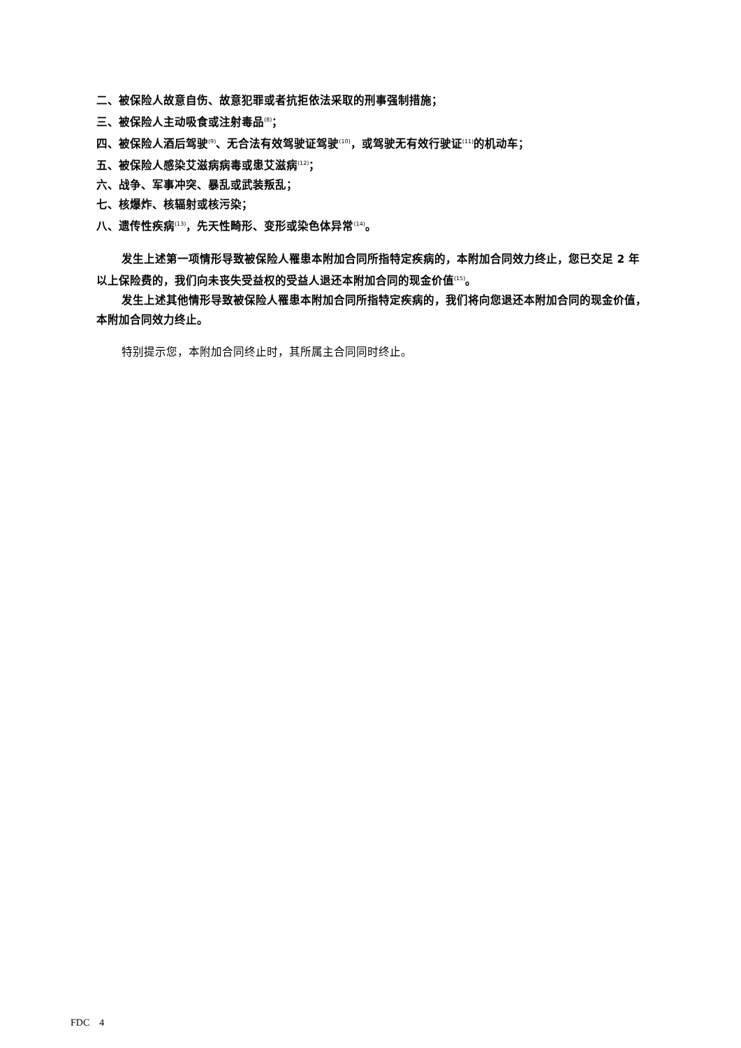二、被保险人故意自伤、故意犯罪或者抗拒依法采取的刑事强制措施；
三、被保险人主动吸食或注射毒品<sup>(8)</sup>；
四、被保险人酒后驾驶<sup>(9)</sup>、无合法有效驾驶证驾驶<sup>(10)</sup>，或驾驶无有效行驶证<sup>(11)</sup>的机动车；
五、被保险人感染艾滋病病毒或患艾滋病<sup>(12)</sup>；
六、战争、军事冲突、暴乱或武装叛乱；
七、核爆炸、核辐射或核污染；
八、遗传性疾病<sup>(13)</sup>，先天性畸形、变形或染色体异常<sup>(14)</sup>。
发生上述第一项情形导致被保险人罹患本附加合同所指特定疾病的，本附加合同效力终止，您已交足 2 年以上保险费的，我们向未丧失受益权的受益人退还本附加合同的现金价值<sup>(15)</sup>。
发生上述其他情形导致被保险人罹患本附加合同所指特定疾病的，我们将向您退还本附加合同的现金价值，本附加合同效力终止。
特别提示您，本附加合同终止时，其所属主合同同时终止。
FDC　4